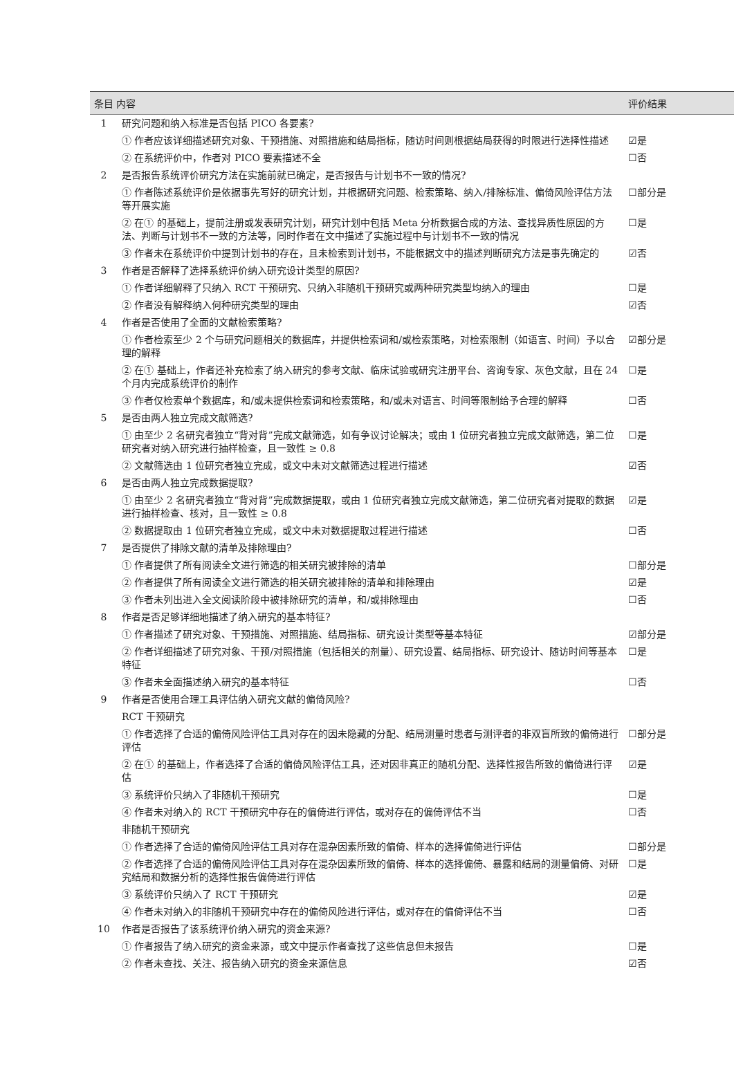| 条目 内容 | | 评价结果 |
| --- | --- | --- |
| 1 | 研究问题和纳入标准是否包括 PICO 各要素? | |
| | ① 作者应该详细描述研究对象、干预措施、对照措施和结局指标，随访时间则根据结局获得的时限进行选择性描述 | ☑是 |
| | ② 在系统评价中，作者对 PICO 要素描述不全 | ☐否 |
| 2 | 是否报告系统评价研究方法在实施前就已确定，是否报告与计划书不一致的情况? | |
| | ① 作者陈述系统评价是依据事先写好的研究计划，并根据研究问题、检索策略、纳入/排除标准、偏倚风险评估方法等开展实施 | ☐部分是 |
| | ② 在① 的基础上，提前注册或发表研究计划，研究计划中包括 Meta 分析数据合成的方法、查找异质性原因的方法、判断与计划书不一致的方法等，同时作者在文中描述了实施过程中与计划书不一致的情况 | ☐是 |
| | ③ 作者未在系统评价中提到计划书的存在，且未检索到计划书，不能根据文中的描述判断研究方法是事先确定的 | ☑否 |
| 3 | 作者是否解释了选择系统评价纳入研究设计类型的原因? | |
| | ① 作者详细解释了只纳入 RCT 干预研究、只纳入非随机干预研究或两种研究类型均纳入的理由 | ☐是 |
| | ② 作者没有解释纳入何种研究类型的理由 | ☑否 |
| 4 | 作者是否使用了全面的文献检索策略? | |
| | ① 作者检索至少 2 个与研究问题相关的数据库，并提供检索词和/或检索策略，对检索限制（如语言、时间）予以合理的解释 | ☑部分是 |
| | ② 在① 基础上，作者还补充检索了纳入研究的参考文献、临床试验或研究注册平台、咨询专家、灰色文献，且在 24 个月内完成系统评价的制作 | ☐是 |
| | ③ 作者仅检索单个数据库，和/或未提供检索词和检索策略，和/或未对语言、时间等限制给予合理的解释 | ☐否 |
| 5 | 是否由两人独立完成文献筛选? | |
| | ① 由至少 2 名研究者独立“背对背”完成文献筛选，如有争议讨论解决；或由 1 位研究者独立完成文献筛选，第二位研究者对纳入研究进行抽样检查，且一致性 ≥ 0.8 | ☐是 |
| | ② 文献筛选由 1 位研究者独立完成，或文中未对文献筛选过程进行描述 | ☑否 |
| 6 | 是否由两人独立完成数据提取? | |
| | ① 由至少 2 名研究者独立“背对背”完成数据提取，或由 1 位研究者独立完成文献筛选，第二位研究者对提取的数据进行抽样检查、核对，且一致性 ≥ 0.8 | ☑是 |
| | ② 数据提取由 1 位研究者独立完成，或文中未对数据提取过程进行描述 | ☐否 |
| 7 | 是否提供了排除文献的清单及排除理由? | |
| | ① 作者提供了所有阅读全文进行筛选的相关研究被排除的清单 | ☐部分是 |
| | ② 作者提供了所有阅读全文进行筛选的相关研究被排除的清单和排除理由 | ☑是 |
| | ③ 作者未列出进入全文阅读阶段中被排除研究的清单，和/或排除理由 | ☐否 |
| 8 | 作者是否足够详细地描述了纳入研究的基本特征? | |
| | ① 作者描述了研究对象、干预措施、对照措施、结局指标、研究设计类型等基本特征 | ☑部分是 |
| | ② 作者详细描述了研究对象、干预/对照措施（包括相关的剂量）、研究设置、结局指标、研究设计、随访时间等基本特征 | ☐是 |
| | ③ 作者未全面描述纳入研究的基本特征 | ☐否 |
| 9 | 作者是否使用合理工具评估纳入研究文献的偏倚风险? | |
| | RCT 干预研究 | |
| | ① 作者选择了合适的偏倚风险评估工具对存在的因未隐藏的分配、结局测量时患者与测评者的非双盲所致的偏倚进行评估 | ☐部分是 |
| | ② 在① 的基础上，作者选择了合适的偏倚风险评估工具，还对因非真正的随机分配、选择性报告所致的偏倚进行评估 | ☑是 |
| | ③ 系统评价只纳入了非随机干预研究 | ☐是 |
| | ④ 作者未对纳入的 RCT 干预研究中存在的偏倚进行评估，或对存在的偏倚评估不当 | ☐否 |
| | 非随机干预研究 | |
| | ① 作者选择了合适的偏倚风险评估工具对存在混杂因素所致的偏倚、样本的选择偏倚进行评估 | ☐部分是 |
| | ② 作者选择了合适的偏倚风险评估工具对存在混杂因素所致的偏倚、样本的选择偏倚、暴露和结局的测量偏倚、对研究结局和数据分析的选择性报告偏倚进行评估 | ☐是 |
| | ③ 系统评价只纳入了 RCT 干预研究 | ☑是 |
| | ④ 作者未对纳入的非随机干预研究中存在的偏倚风险进行评估，或对存在的偏倚评估不当 | ☐否 |
| 10 | 作者是否报告了该系统评价纳入研究的资金来源? | |
| | ① 作者报告了纳入研究的资金来源，或文中提示作者查找了这些信息但未报告 | ☐是 |
| | ② 作者未查找、关注、报告纳入研究的资金来源信息 | ☑否 |